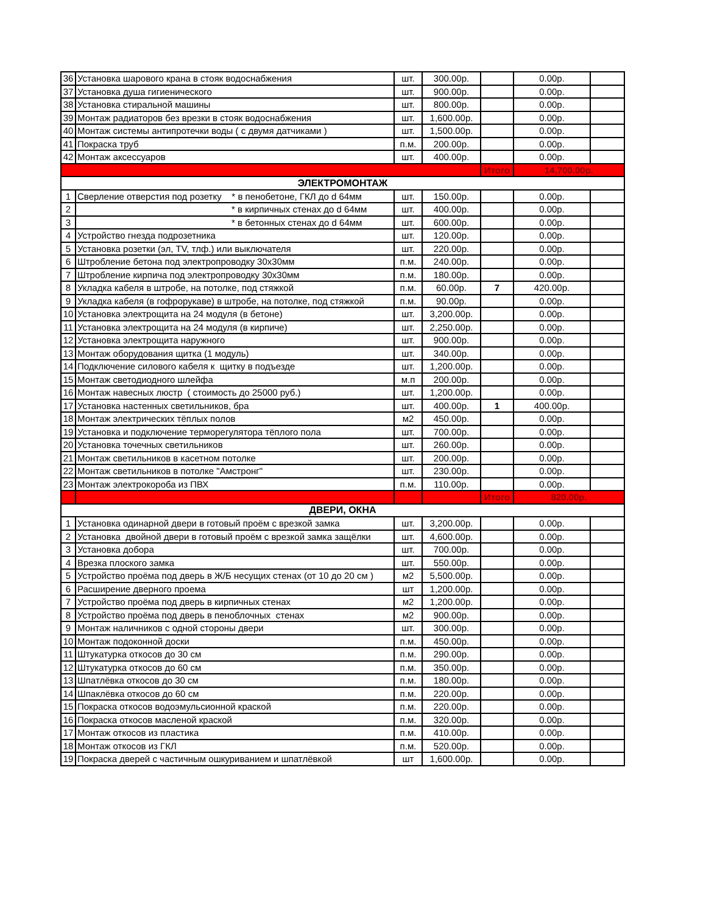| 36 | Установка шарового крана в стояк водоснабжения | шт. | 300.00р. | | 0.00р. | |
| 37 | Установка душа гигиенического | шт. | 900.00р. | | 0.00р. | |
| 38 | Установка стиральной машины | шт. | 800.00р. | | 0.00р. | |
| 39 | Монтаж радиаторов без врезки в стояк водоснабжения | шт. | 1,600.00р. | | 0.00р. | |
| 40 | Монтаж системы антипротечки воды ( с двумя датчиками ) | шт. | 1,500.00р. | | 0.00р. | |
| 41 | Покраска труб | п.м. | 200.00р. | | 0.00р. | |
| 42 | Монтаж аксессуаров | шт. | 400.00р. | | 0.00р. | |
| | | | | Итого | 14,700.00р. | |
| ЭЛЕКТРОМОНТАЖ | | | | | | |
| 1 | Сверление отверстия под розетку * в пенобетоне, ГКЛ до d 64мм | шт. | 150.00р. | | 0.00р. | |
| 2 | * в кирпичных стенах до d 64мм | шт. | 400.00р. | | 0.00р. | |
| 3 | * в бетонных стенах до d 64мм | шт. | 600.00р. | | 0.00р. | |
| 4 | Устройство гнезда подрозетника | шт. | 120.00р. | | 0.00р. | |
| 5 | Установка розетки (эл, TV, тлф.) или выключателя | шт. | 220.00р. | | 0.00р. | |
| 6 | Штробление бетона под электропроводку 30х30мм | п.м. | 240.00р. | | 0.00р. | |
| 7 | Штробление кирпича под электропроводку 30х30мм | п.м. | 180.00р. | | 0.00р. | |
| 8 | Укладка кабеля в штробе, на потолке, под стяжкой | п.м. | 60.00р. | 7 | 420.00р. | |
| 9 | Укладка кабеля (в гофрорукаве) в штробе, на потолке, под стяжкой | п.м. | 90.00р. | | 0.00р. | |
| 10 | Установка электрощита на 24 модуля (в бетоне) | шт. | 3,200.00р. | | 0.00р. | |
| 11 | Установка электрощита на 24 модуля (в кирпиче) | шт. | 2,250.00р. | | 0.00р. | |
| 12 | Установка электрощита наружного | шт. | 900.00р. | | 0.00р. | |
| 13 | Монтаж оборудования щитка (1 модуль) | шт. | 340.00р. | | 0.00р. | |
| 14 | Подключение силового кабеля к щитку в подъезде | шт. | 1,200.00р. | | 0.00р. | |
| 15 | Монтаж светодиодного шлейфа | м.п | 200.00р. | | 0.00р. | |
| 16 | Монтаж навесных люстр ( стоимость до 25000 руб.) | шт. | 1,200.00р. | | 0.00р. | |
| 17 | Установка настенных светильников, бра | шт. | 400.00р. | 1 | 400.00р. | |
| 18 | Монтаж электрических тёплых полов | м2 | 450.00р. | | 0.00р. | |
| 19 | Установка и подключение терморегулятора тёплого пола | шт. | 700.00р. | | 0.00р. | |
| 20 | Установка точечных светильников | шт. | 260.00р. | | 0.00р. | |
| 21 | Монтаж светильников в касетном потолке | шт. | 200.00р. | | 0.00р. | |
| 22 | Монтаж светильников в потолке "Амстронг" | шт. | 230.00р. | | 0.00р. | |
| 23 | Монтаж электрокороба из ПВХ | п.м. | 110.00р. | | 0.00р. | |
| | | | | Итого | 820.00р. | |
| ДВЕРИ, ОКНА | | | | | | |
| 1 | Установка одинарной двери в готовый проём с врезкой замка | шт. | 3,200.00р. | | 0.00р. | |
| 2 | Установка двойной двери в готовый проём с врезкой замка защёлки | шт. | 4,600.00р. | | 0.00р. | |
| 3 | Установка добора | шт. | 700.00р. | | 0.00р. | |
| 4 | Врезка плоского замка | шт. | 550.00р. | | 0.00р. | |
| 5 | Устройство проёма под дверь в Ж/Б несущих стенах (от 10 до 20 см ) | м2 | 5,500.00р. | | 0.00р. | |
| 6 | Расширение дверного проема | шт | 1,200.00р. | | 0.00р. | |
| 7 | Устройство проёма под дверь в кирпичных стенах | м2 | 1,200.00р. | | 0.00р. | |
| 8 | Устройство проёма под дверь в пеноблочных стенах | м2 | 900.00р. | | 0.00р. | |
| 9 | Монтаж наличников с одной стороны двери | шт. | 300.00р. | | 0.00р. | |
| 10 | Монтаж подоконной доски | п.м. | 450.00р. | | 0.00р. | |
| 11 | Штукатурка откосов до 30 см | п.м. | 290.00р. | | 0.00р. | |
| 12 | Штукатурка откосов до 60 см | п.м. | 350.00р. | | 0.00р. | |
| 13 | Шпатлёвка откосов до 30 см | п.м. | 180.00р. | | 0.00р. | |
| 14 | Шпаклёвка откосов до 60 см | п.м. | 220.00р. | | 0.00р. | |
| 15 | Покраска откосов водоэмульсионной краской | п.м. | 220.00р. | | 0.00р. | |
| 16 | Покраска откосов масленой краской | п.м. | 320.00р. | | 0.00р. | |
| 17 | Монтаж откосов из пластика | п.м. | 410.00р. | | 0.00р. | |
| 18 | Монтаж откосов из ГКЛ | п.м. | 520.00р. | | 0.00р. | |
| 19 | Покраска дверей с частичным ошкуриванием и шпатлёвкой | шт | 1,600.00р. | | 0.00р. | |